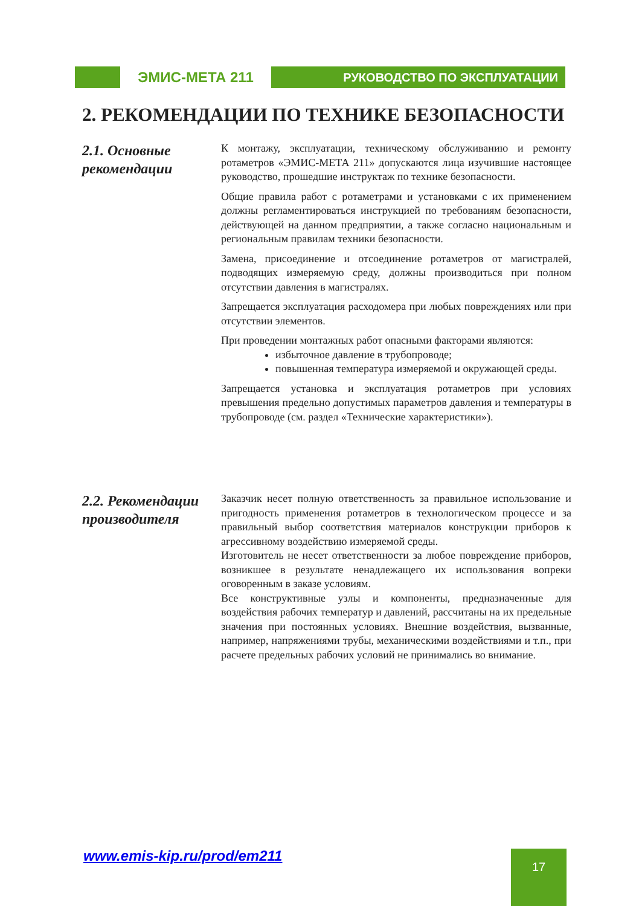ЭМИС-МЕТА 211
РУКОВОДСТВО ПО ЭКСПЛУАТАЦИИ
2. РЕКОМЕНДАЦИИ ПО ТЕХНИКЕ БЕЗОПАСНОСТИ
2.1. Основные рекомендации
К монтажу, эксплуатации, техническому обслуживанию и ремонту ротаметров «ЭМИС-МЕТА 211» допускаются лица изучившие настоящее руководство, прошедшие инструктаж по технике безопасности.
Общие правила работ с ротаметрами и установками с их применением должны регламентироваться инструкцией по требованиям безопасности, действующей на данном предприятии, а также согласно национальным и региональным правилам техники безопасности.
Замена, присоединение и отсоединение ротаметров от магистралей, подводящих измеряемую среду, должны производиться при полном отсутствии давления в магистралях.
Запрещается эксплуатация расходомера при любых повреждениях или при отсутствии элементов.
При проведении монтажных работ опасными факторами являются:
избыточное давление в трубопроводе;
повышенная температура измеряемой и окружающей среды.
Запрещается установка и эксплуатация ротаметров при условиях превышения предельно допустимых параметров давления и температуры в трубопроводе (см. раздел «Технические характеристики»).
2.2. Рекомендации производителя
Заказчик несет полную ответственность за правильное использование и пригодность применения ротаметров в технологическом процессе и за правильный выбор соответствия материалов конструкции приборов к агрессивному воздействию измеряемой среды.
Изготовитель не несет ответственности за любое повреждение приборов, возникшее в результате ненадлежащего их использования вопреки оговоренным в заказе условиям.
Все конструктивные узлы и компоненты, предназначенные для воздействия рабочих температур и давлений, рассчитаны на их предельные значения при постоянных условиях. Внешние воздействия, вызванные, например, напряжениями трубы, механическими воздействиями и т.п., при расчете предельных рабочих условий не принимались во внимание.
www.emis-kip.ru/prod/em211 17